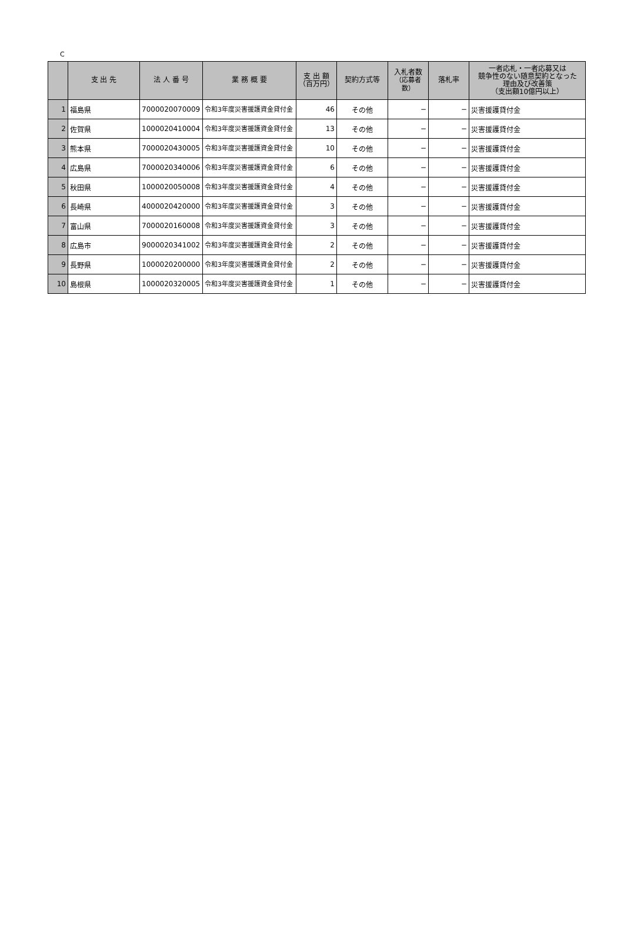C
| | 支 出 先 | 法 人 番 号 | 業 務 概 要 | 支 出 額 （百万円） | 契約方式等 | 入札者数 （応募者数） | 落札率 | 一者応札・一者応募又は 競争性のない随意契約となった 理由及び改善策 （支出額10億円以上） |
| --- | --- | --- | --- | --- | --- | --- | --- | --- |
| 1 | 福島県 | 7000020070009 | 令和3年度災害援護資金貸付金 | 46 | その他 | − | − | 災害援護貸付金 |
| 2 | 佐賀県 | 1000020410004 | 令和3年度災害援護資金貸付金 | 13 | その他 | − | − | 災害援護貸付金 |
| 3 | 熊本県 | 7000020430005 | 令和3年度災害援護資金貸付金 | 10 | その他 | − | − | 災害援護貸付金 |
| 4 | 広島県 | 7000020340006 | 令和3年度災害援護資金貸付金 | 6 | その他 | − | − | 災害援護貸付金 |
| 5 | 秋田県 | 1000020050008 | 令和3年度災害援護資金貸付金 | 4 | その他 | − | − | 災害援護貸付金 |
| 6 | 長崎県 | 4000020420000 | 令和3年度災害援護資金貸付金 | 3 | その他 | − | − | 災害援護貸付金 |
| 7 | 富山県 | 7000020160008 | 令和3年度災害援護資金貸付金 | 3 | その他 | − | − | 災害援護貸付金 |
| 8 | 広島市 | 9000020341002 | 令和3年度災害援護資金貸付金 | 2 | その他 | − | − | 災害援護貸付金 |
| 9 | 長野県 | 1000020200000 | 令和3年度災害援護資金貸付金 | 2 | その他 | − | − | 災害援護貸付金 |
| 10 | 島根県 | 1000020320005 | 令和3年度災害援護資金貸付金 | 1 | その他 | − | − | 災害援護貸付金 |